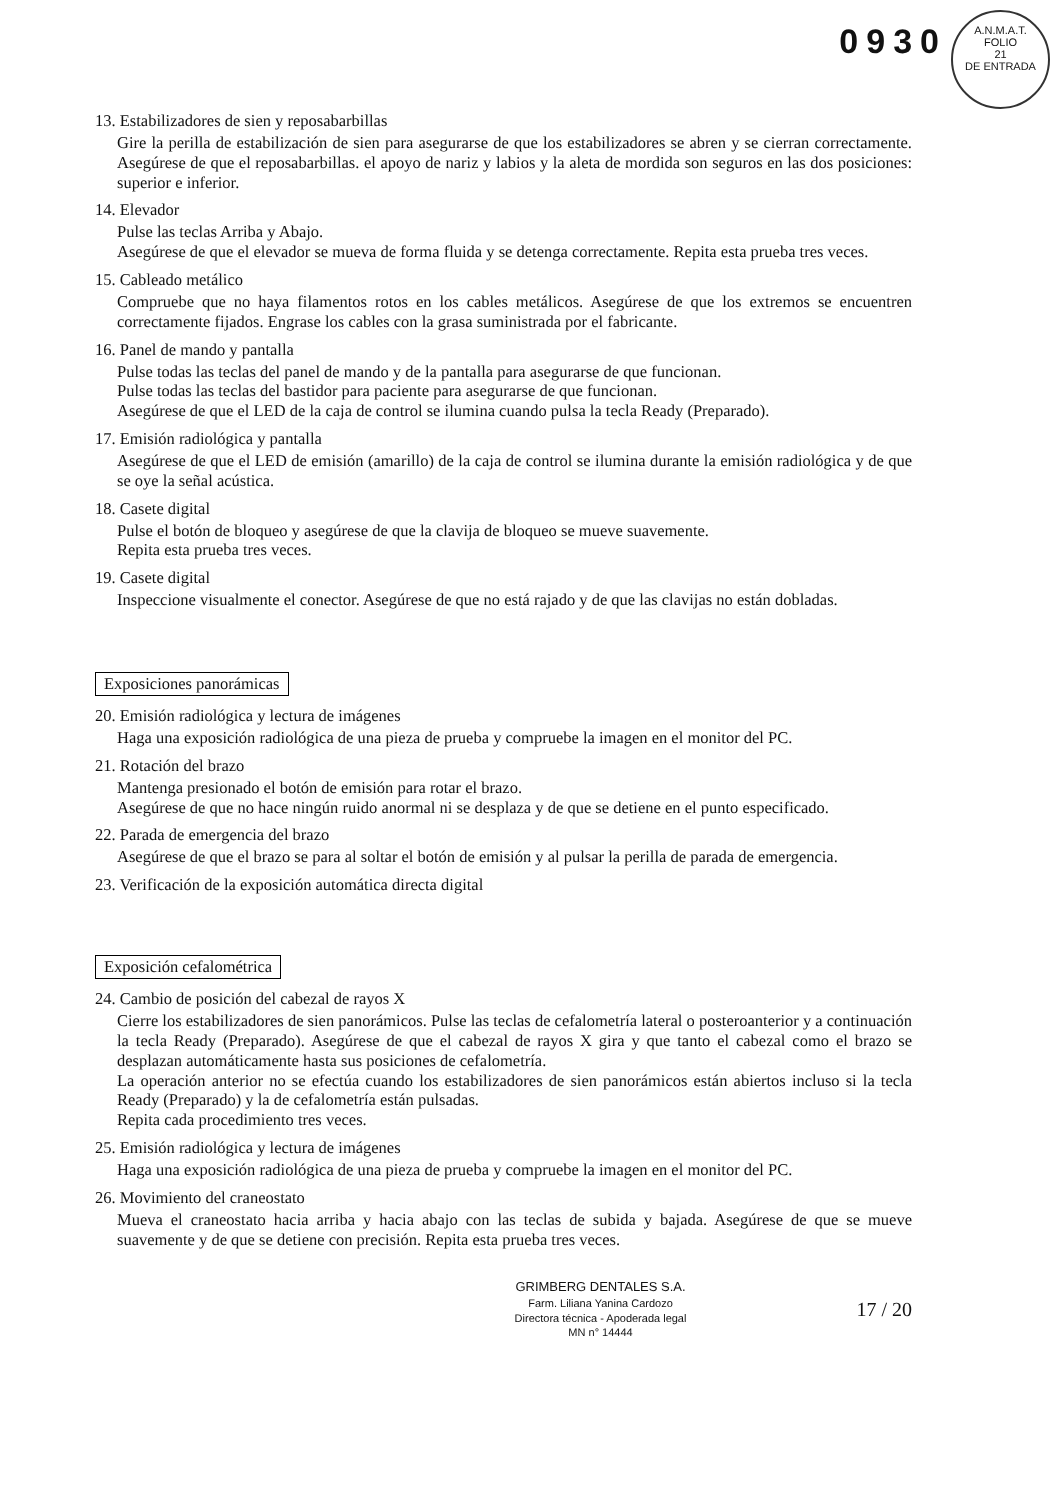A.N.M.A.T.
FOLIO
21
DE ENTRADA
0930
13. Estabilizadores de sien y reposabarbillas
Gire la perilla de estabilización de sien para asegurarse de que los estabilizadores se abren y se cierran correctamente. Asegúrese de que el reposabarbillas. el apoyo de nariz y labios y la aleta de mordida son seguros en las dos posiciones: superior e inferior.
14. Elevador
Pulse las teclas Arriba y Abajo.
Asegúrese de que el elevador se mueva de forma fluida y se detenga correctamente. Repita esta prueba tres veces.
15. Cableado metálico
Compruebe que no haya filamentos rotos en los cables metálicos. Asegúrese de que los extremos se encuentren correctamente fijados. Engrase los cables con la grasa suministrada por el fabricante.
16. Panel de mando y pantalla
Pulse todas las teclas del panel de mando y de la pantalla para asegurarse de que funcionan.
Pulse todas las teclas del bastidor para paciente para asegurarse de que funcionan.
Asegúrese de que el LED de la caja de control se ilumina cuando pulsa la tecla Ready (Preparado).
17. Emisión radiológica y pantalla
Asegúrese de que el LED de emisión (amarillo) de la caja de control se ilumina durante la emisión radiológica y de que se oye la señal acústica.
18. Casete digital
Pulse el botón de bloqueo y asegúrese de que la clavija de bloqueo se mueve suavemente.
Repita esta prueba tres veces.
19. Casete digital
Inspeccione visualmente el conector. Asegúrese de que no está rajado y de que las clavijas no están dobladas.
Exposiciones panorámicas
20. Emisión radiológica y lectura de imágenes
Haga una exposición radiológica de una pieza de prueba y compruebe la imagen en el monitor del PC.
21. Rotación del brazo
Mantenga presionado el botón de emisión para rotar el brazo.
Asegúrese de que no hace ningún ruido anormal ni se desplaza y de que se detiene en el punto especificado.
22. Parada de emergencia del brazo
Asegúrese de que el brazo se para al soltar el botón de emisión y al pulsar la perilla de parada de emergencia.
23. Verificación de la exposición automática directa digital
Exposición cefalométrica
24. Cambio de posición del cabezal de rayos X
Cierre los estabilizadores de sien panorámicos. Pulse las teclas de cefalometría lateral o posteroanterior y a continuación la tecla Ready (Preparado). Asegúrese de que el cabezal de rayos X gira y que tanto el cabezal como el brazo se desplazan automáticamente hasta sus posiciones de cefalometría.
La operación anterior no se efectúa cuando los estabilizadores de sien panorámicos están abiertos incluso si la tecla Ready (Preparado) y la de cefalometría están pulsadas.
Repita cada procedimiento tres veces.
25. Emisión radiológica y lectura de imágenes
Haga una exposición radiológica de una pieza de prueba y compruebe la imagen en el monitor del PC.
26. Movimiento del craneostato
Mueva el craneostato hacia arriba y hacia abajo con las teclas de subida y bajada. Asegúrese de que se mueve suavemente y de que se detiene con precisión. Repita esta prueba tres veces.
GRIMBERG DENTALES S.A.
Farm. Liliana Yanina Cardozo
Directora técnica - Apoderada legal
MN n° 14444
17 / 20